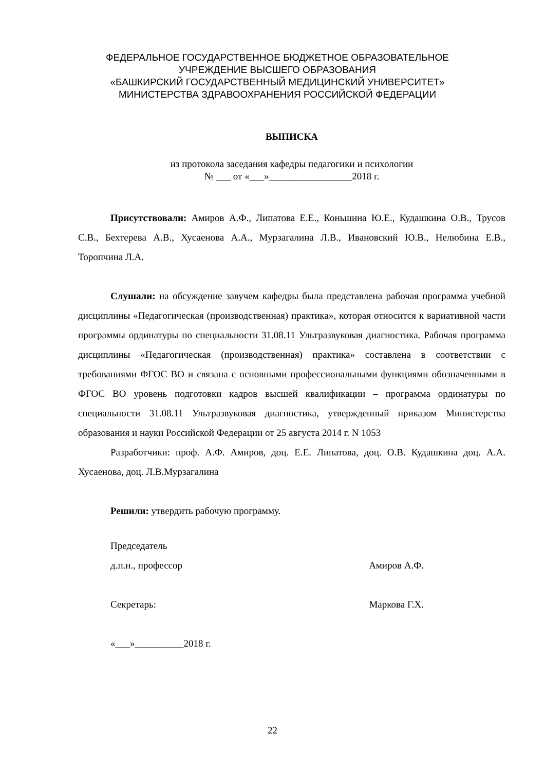ФЕДЕРАЛЬНОЕ ГОСУДАРСТВЕННОЕ БЮДЖЕТНОЕ ОБРАЗОВАТЕЛЬНОЕ
УЧРЕЖДЕНИЕ ВЫСШЕГО ОБРАЗОВАНИЯ
«БАШКИРСКИЙ ГОСУДАРСТВЕННЫЙ МЕДИЦИНСКИЙ УНИВЕРСИТЕТ»
МИНИСТЕРСТВА ЗДРАВООХРАНЕНИЯ РОССИЙСКОЙ ФЕДЕРАЦИИ
ВЫПИСКА
из протокола заседания кафедры педагогики и психологии
№ ___ от «___»_________________2018 г.
Присутствовали: Амиров А.Ф., Липатова Е.Е., Коньшина Ю.Е., Кудашкина О.В., Трусов С.В., Бехтерева А.В., Хусаенова А.А., Мурзагалина Л.В., Ивановский Ю.В., Нелюбина Е.В., Торопчина Л.А.
Слушали: на обсуждение завучем кафедры была представлена рабочая программа учебной дисциплины «Педагогическая (производственная) практика», которая относится к вариативной части программы ординатуры по специальности 31.08.11 Ультразвуковая диагностика. Рабочая программа дисциплины «Педагогическая (производственная) практика» составлена в соответствии с требованиями ФГОС ВО и связана с основными профессиональными функциями обозначенными в ФГОС ВО уровень подготовки кадров высшей квалификации – программа ординатуры по специальности 31.08.11 Ультразвуковая диагностика, утвержденный приказом Министерства образования и науки Российской Федерации от 25 августа 2014 г. N 1053
Разработчики: проф. А.Ф. Амиров, доц. Е.Е. Липатова, доц. О.В. Кудашкина доц. А.А. Хусаенова, доц. Л.В.Мурзагалина
Решили: утвердить рабочую программу.
Председатель
д.п.н., профессор Амиров А.Ф.
Секретарь: Маркова Г.Х.
«___»__________2018 г.
22